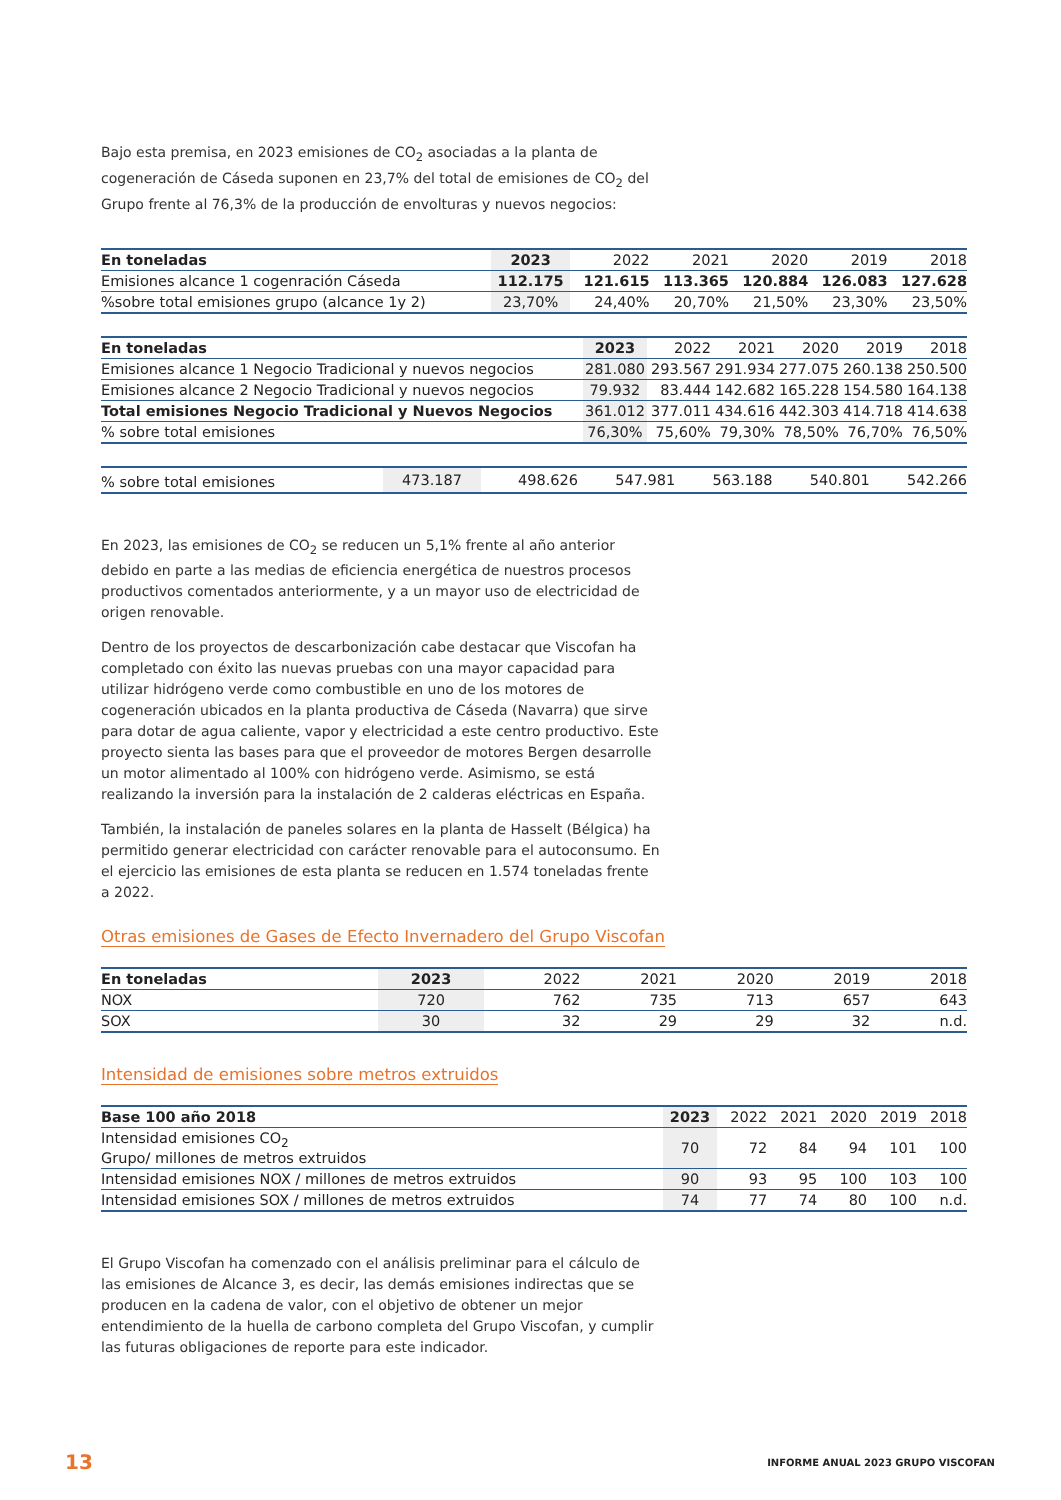Bajo esta premisa, en 2023 emisiones de CO<sub>2</sub> asociadas a la planta de cogeneración de Cáseda suponen en 23,7% del total de emisiones de CO<sub>2</sub> del Grupo frente al 76,3% de la producción de envolturas y nuevos negocios:
| En toneladas | 2023 | 2022 | 2021 | 2020 | 2019 | 2018 |
| --- | --- | --- | --- | --- | --- | --- |
| Emisiones alcance 1 cogenración Cáseda | 112.175 | 121.615 | 113.365 | 120.884 | 126.083 | 127.628 |
| %sobre total emisiones grupo (alcance 1y 2) | 23,70% | 24,40% | 20,70% | 21,50% | 23,30% | 23,50% |
| En toneladas | 2023 | 2022 | 2021 | 2020 | 2019 | 2018 |
| --- | --- | --- | --- | --- | --- | --- |
| Emisiones alcance 1 Negocio Tradicional y nuevos negocios | 281.080 | 293.567 | 291.934 | 277.075 | 260.138 | 250.500 |
| Emisiones alcance 2 Negocio Tradicional y nuevos negocios | 79.932 | 83.444 | 142.682 | 165.228 | 154.580 | 164.138 |
| Total emisiones Negocio Tradicional y Nuevos Negocios | 361.012 | 377.011 | 434.616 | 442.303 | 414.718 | 414.638 |
| % sobre total emisiones | 76,30% | 75,60% | 79,30% | 78,50% | 76,70% | 76,50% |
| % sobre total emisiones | 473.187 | 498.626 | 547.981 | 563.188 | 540.801 | 542.266 |
En 2023, las emisiones de CO<sub>2</sub> se reducen un 5,1% frente al año anterior debido en parte a las medias de eficiencia energética de nuestros procesos productivos comentados anteriormente, y a un mayor uso de electricidad de origen renovable.
Dentro de los proyectos de descarbonización cabe destacar que Viscofan ha completado con éxito las nuevas pruebas con una mayor capacidad para utilizar hidrógeno verde como combustible en uno de los motores de cogeneración ubicados en la planta productiva de Cáseda (Navarra) que sirve para dotar de agua caliente, vapor y electricidad a este centro productivo. Este proyecto sienta las bases para que el proveedor de motores Bergen desarrolle un motor alimentado al 100% con hidrógeno verde. Asimismo, se está realizando la inversión para la instalación de 2 calderas eléctricas en España.
También, la instalación de paneles solares en la planta de Hasselt (Bélgica) ha permitido generar electricidad con carácter renovable para el autoconsumo. En el ejercicio las emisiones de esta planta se reducen en 1.574 toneladas frente a 2022.
Otras emisiones de Gases de Efecto Invernadero del Grupo Viscofan
| En toneladas | 2023 | 2022 | 2021 | 2020 | 2019 | 2018 |
| --- | --- | --- | --- | --- | --- | --- |
| NOX | 720 | 762 | 735 | 713 | 657 | 643 |
| SOX | 30 | 32 | 29 | 29 | 32 | n.d. |
Intensidad de emisiones sobre metros extruidos
| Base 100 año 2018 | 2023 | 2022 | 2021 | 2020 | 2019 | 2018 |
| --- | --- | --- | --- | --- | --- | --- |
| Intensidad emisiones CO<sub>2</sub> Grupo/ millones de metros extruidos | 70 | 72 | 84 | 94 | 101 | 100 |
| Intensidad emisiones NOX / millones de metros extruidos | 90 | 93 | 95 | 100 | 103 | 100 |
| Intensidad emisiones SOX / millones de metros extruidos | 74 | 77 | 74 | 80 | 100 | n.d. |
El Grupo Viscofan ha comenzado con el análisis preliminar para el cálculo de las emisiones de Alcance 3, es decir, las demás emisiones indirectas que se producen en la cadena de valor, con el objetivo de obtener un mejor entendimiento de la huella de carbono completa del Grupo Viscofan, y cumplir las futuras obligaciones de reporte para este indicador.
13 INFORME ANUAL 2023 GRUPO VISCOFAN